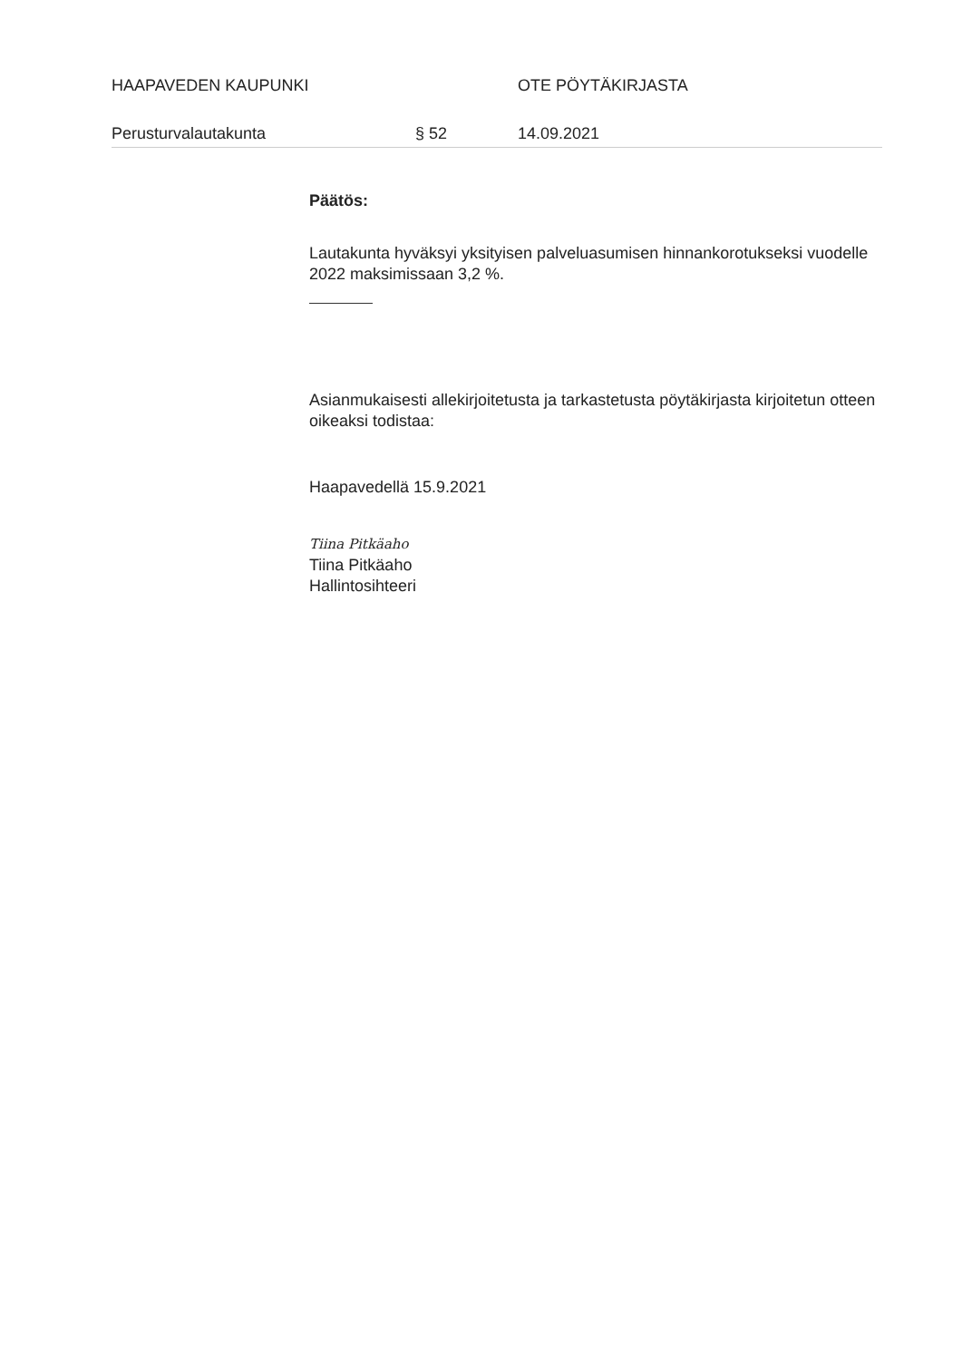HAAPAVEDEN KAUPUNKI OTE PÖYTÄKIRJASTA
Perusturvalautakunta § 52 14.09.2021
Päätös:
Lautakunta hyväksyi yksityisen palveluasumisen hinnankorotukseksi vuodelle 2022 maksimissaan 3,2 %.
Asianmukaisesti allekirjoitetusta ja tarkastetusta pöytäkirjasta kirjoitetun otteen oikeaksi todistaa:
Haapavedellä 15.9.2021
Tiina Pitkäaho
Tiina Pitkäaho
Hallintosihteeri